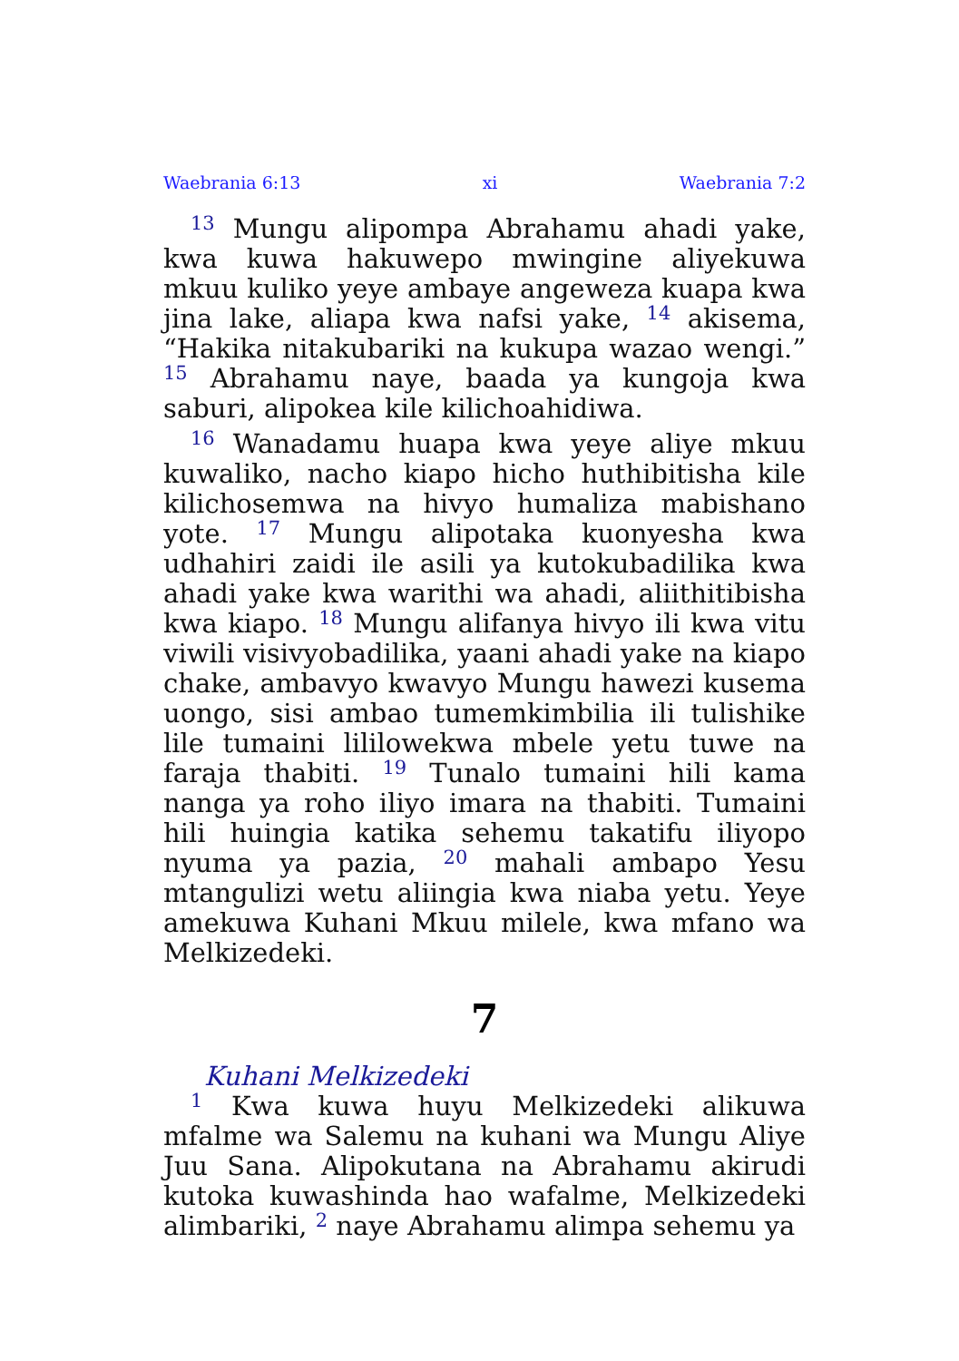Waebrania 6:13 xi Waebrania 7:2
<sup>13</sup> Mungu alipompa Abrahamu ahadi yake, kwa kuwa hakuwepo mwingine aliyekuwa mkuu kuliko yeye ambaye angeweza kuapa kwa jina lake, aliapa kwa nafsi yake, <sup>14</sup> akisema, “Hakika nitakubariki na kukupa wazao wengi.” <sup>15</sup> Abrahamu naye, baada ya kungoja kwa saburi, alipokea kile kilichoahidiwa.
<sup>16</sup> Wanadamu huapa kwa yeye aliye mkuu kuwaliko, nacho kiapo hicho huthibitisha kile kilichosemwa na hivyo humaliza mabishano yote. <sup>17</sup> Mungu alipotaka kuonyesha kwa udhahiri zaidi ile asili ya kutokubadilika kwa ahadi yake kwa warithi wa ahadi, aliithitibisha kwa kiapo. <sup>18</sup> Mungu alifanya hivyo ili kwa vitu viwili visivyobadilika, yaani ahadi yake na kiapo chake, ambavyo kwavyo Mungu hawezi kusema uongo, sisi ambao tumemkimbilia ili tulishike lile tumaini lililowekwa mbele yetu tuwe na faraja thabiti. <sup>19</sup> Tunalo tumaini hili kama nanga ya roho iliyo imara na thabiti. Tumaini hili huingia katika sehemu takatifu iliyopo nyuma ya pazia, <sup>20</sup> mahali ambapo Yesu mtangulizi wetu aliingia kwa niaba yetu. Yeye amekuwa Kuhani Mkuu milele, kwa mfano wa Melkizedeki.
7
Kuhani Melkizedeki
<sup>1</sup> Kwa kuwa huyu Melkizedeki alikuwa mfalme wa Salemu na kuhani wa Mungu Aliye Juu Sana. Alipokutana na Abrahamu akirudi kutoka kuwashinda hao wafalme, Melkizedeki alimbariki, <sup>2</sup> naye Abrahamu alimpa sehemu ya